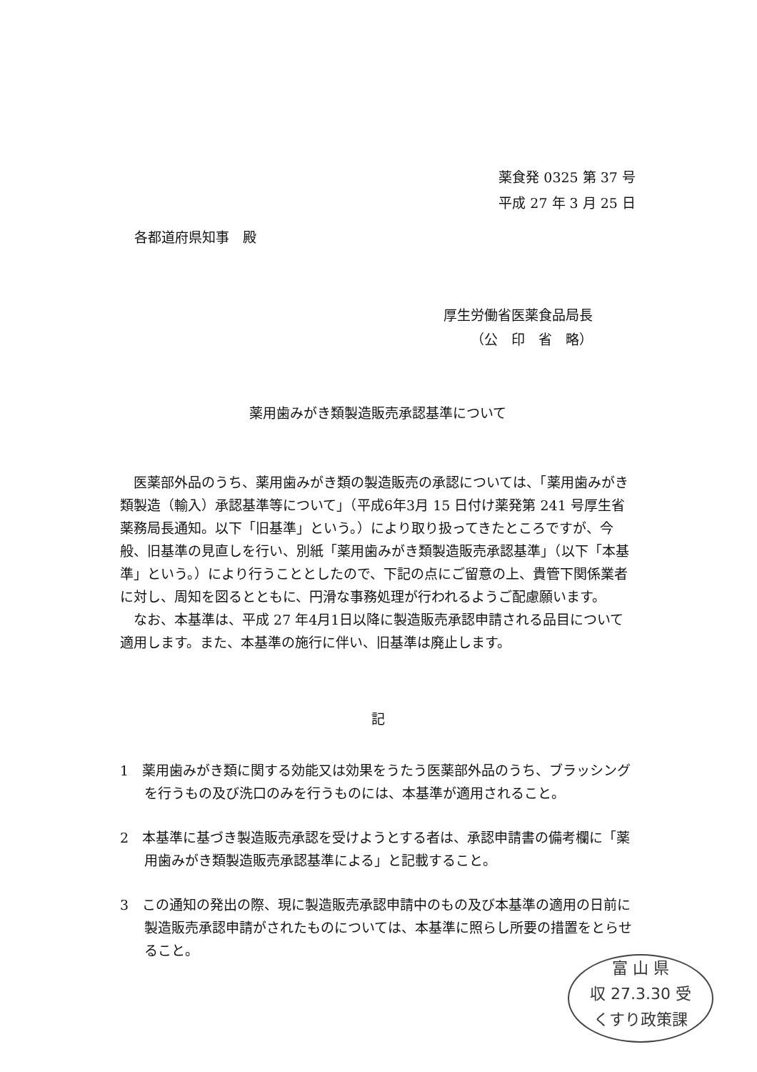薬食発 0325 第 37 号
平成 27 年 3 月 25 日
各都道府県知事　殿
厚生労働省医薬食品局長
（公　印　省　略）
薬用歯みがき類製造販売承認基準について
医薬部外品のうち、薬用歯みがき類の製造販売の承認については、「薬用歯みがき類製造（輸入）承認基準等について」（平成6年3月 15 日付け薬発第 241 号厚生省薬務局長通知。以下「旧基準」という。）により取り扱ってきたところですが、今般、旧基準の見直しを行い、別紙「薬用歯みがき類製造販売承認基準」（以下「本基準」という。）により行うこととしたので、下記の点にご留意の上、貴管下関係業者に対し、周知を図るとともに、円滑な事務処理が行われるようご配慮願います。
なお、本基準は、平成 27 年4月1日以降に製造販売承認申請される品目について適用します。また、本基準の施行に伴い、旧基準は廃止します。
記
1　薬用歯みがき類に関する効能又は効果をうたう医薬部外品のうち、ブラッシングを行うもの及び洗口のみを行うものには、本基準が適用されること。
2　本基準に基づき製造販売承認を受けようとする者は、承認申請書の備考欄に「薬用歯みがき類製造販売承認基準による」と記載すること。
3　この通知の発出の際、現に製造販売承認申請中のもの及び本基準の適用の日前に製造販売承認申請がされたものについては、本基準に照らし所要の措置をとらせること。
富 山 県
収 27.3.30 受
くすり政策課